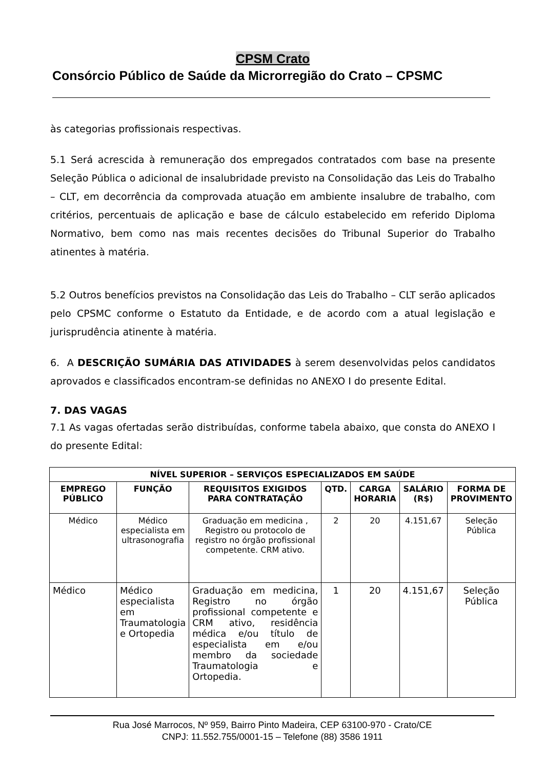CPSM Crato
Consórcio Público de Saúde da Microrregião do Crato – CPSMC
às categorias profissionais respectivas.
5.1 Será acrescida à remuneração dos empregados contratados com base na presente Seleção Pública o adicional de insalubridade previsto na Consolidação das Leis do Trabalho – CLT, em decorrência da comprovada atuação em ambiente insalubre de trabalho, com critérios, percentuais de aplicação e base de cálculo estabelecido em referido Diploma Normativo, bem como nas mais recentes decisões do Tribunal Superior do Trabalho atinentes à matéria.
5.2 Outros benefícios previstos na Consolidação das Leis do Trabalho – CLT serão aplicados pelo CPSMC conforme o Estatuto da Entidade, e de acordo com a atual legislação e jurisprudência atinente à matéria.
6. A DESCRIÇÃO SUMÁRIA DAS ATIVIDADES à serem desenvolvidas pelos candidatos aprovados e classificados encontram-se definidas no ANEXO I do presente Edital.
7. DAS VAGAS
7.1 As vagas ofertadas serão distribuídas, conforme tabela abaixo, que consta do ANEXO I do presente Edital:
| NÍVEL SUPERIOR – SERVIÇOS ESPECIALIZADOS EM SAÚDE | | | | | | |
| --- | --- | --- | --- | --- | --- | --- |
| EMPREGO PÚBLICO | FUNÇÃO | REQUISITOS EXIGIDOS PARA CONTRATAÇÃO | QTD. | CARGA HORARIA | SALÁRIO (R$) | FORMA DE PROVIMENTO |
| Médico | Médico especialista em ultrasonografia | Graduação em medicina , Registro ou protocolo de registro no órgão profissional competente. CRM ativo. | 2 | 20 | 4.151,67 | Seleção Pública |
| Médico | Médico especialista em Traumatologia e Ortopedia | Graduação em medicina, Registro no órgão profissional competente e CRM ativo, residência médica e/ou título de especialista em e/ou membro da sociedade Traumatologia e Ortopedia. | 1 | 20 | 4.151,67 | Seleção Pública |
Rua José Marrocos, Nº 959, Bairro Pinto Madeira, CEP 63100-970 - Crato/CE
CNPJ: 11.552.755/0001-15 – Telefone (88) 3586 1911